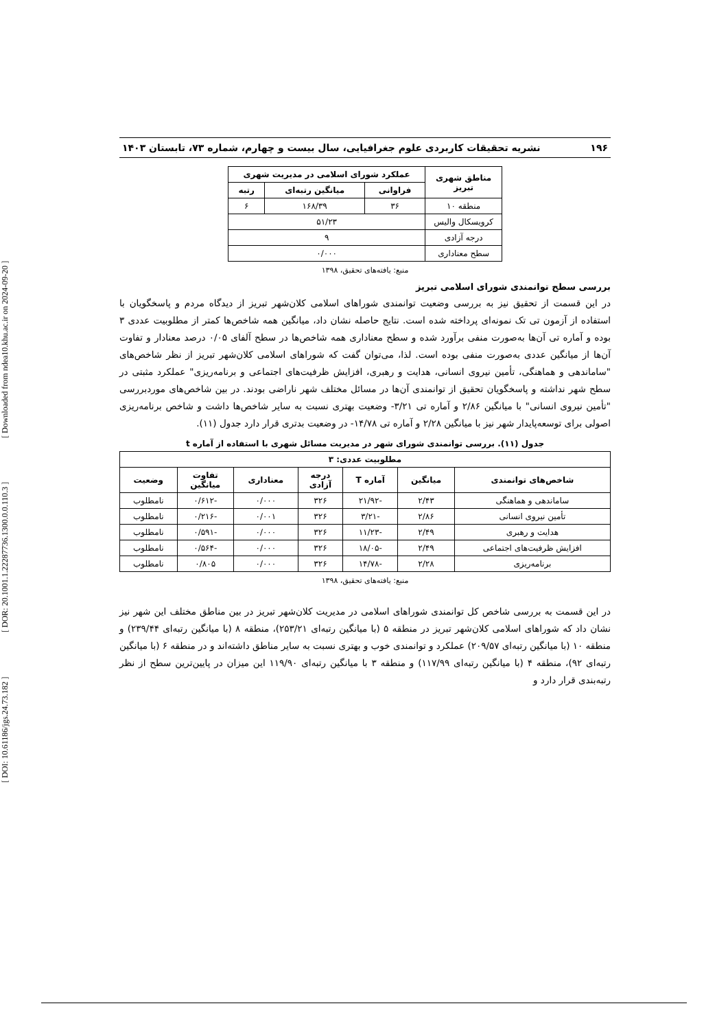[ DOI: 10.61186/jgs.24.73.182 ] [ DOR: 20.1001.1.22287736.1300.0.0.110.3 ] [ Downloaded from ndea10.khu.ac.ir on 2024-09-20 ]
۱۹۶ نشریه تحقیقات کاربردی علوم جغرافیایی، سال بیست و چهارم، شماره ۷۳، تابستان ۱۴۰۳
| مناطق شهری تبریز | عملکرد شورای اسلامی در مدیریت شهری | | |
| --- | --- | --- | --- |
| | فراوانی | میانگین رتبه‌ای | رتبه |
| منطقه ۱۰ | ۳۶ | ۱۶۸/۳۹ | ۶ |
| کرویسکال والیس | ۵۱/۲۳ | | |
| درجه آزادی | ۹ | | |
| سطح معناداری | ۰/۰۰۰ | | |
منبع: یافته‌های تحقیق، ۱۳۹۸
بررسی سطح توانمندی شورای اسلامی تبریز
در این قسمت از تحقیق نیز به بررسی وضعیت توانمندی شوراهای اسلامی کلان‌شهر تبریز از دیدگاه مردم و پاسخگویان با استفاده از آزمون تی تک نمونه‌ای پرداخته شده است. نتایج حاصله نشان داد، میانگین همه شاخص‌ها کمتر از مطلوبیت عددی ۳ بوده و آماره تی آن‌ها به‌صورت منفی برآورد شده و سطح معناداری همه شاخص‌ها در سطح آلفای ۰/۰۵ درصد معنادار و تفاوت آن‌ها از میانگین عددی به‌صورت منفی بوده است. لذا، می‌توان گفت که شوراهای اسلامی کلان‌شهر تبریز از نظر شاخص‌های "ساماندهی و هماهنگی، تأمین نیروی انسانی، هدایت و رهبری، افزایش ظرفیت‌های اجتماعی و برنامه‌ریزی" عملکرد مثبتی در سطح شهر نداشته و پاسخگویان تحقیق از توانمندی آن‌ها در مسائل مختلف شهر ناراضی بودند. در بین شاخص‌های موردبررسی "تأمین نیروی انسانی" با میانگین ۲/۸۶ و آماره تی ۳/۲۱- وضعیت بهتری نسبت به سایر شاخص‌ها داشت و شاخص برنامه‌ریزی اصولی برای توسعه‌پایدار شهر نیز با میانگین ۲/۲۸ و آماره تی ۱۴/۷۸- در وضعیت بدتری قرار دارد جدول (۱۱).
جدول (۱۱). بررسی توانمندی شورای شهر در مدیریت مسائل شهری با استفاده از آماره t
| مطلوبیت عددی: ۳ | | | | | | |
| --- | --- | --- | --- | --- | --- | --- |
| شاخص‌های توانمندی | میانگین | آماره T | درجه آزادی | معناداری | تفاوت میانگین | وضعیت |
| ساماندهی و هماهنگی | ۲/۴۳ | -۲۱/۹۲ | ۳۲۶ | ۰/۰۰۰ | -۰/۶۱۲ | نامطلوب |
| تأمین نیروی انسانی | ۲/۸۶ | -۳/۲۱ | ۳۲۶ | ۰/۰۰۱ | -۰/۲۱۶ | نامطلوب |
| هدایت و رهبری | ۲/۴۹ | -۱۱/۲۳ | ۳۲۶ | ۰/۰۰۰ | -۰/۵۹۱ | نامطلوب |
| افزایش ظرفیت‌های اجتماعی | ۲/۴۹ | -۱۸/۰۵ | ۳۲۶ | ۰/۰۰۰ | -۰/۵۶۴ | نامطلوب |
| برنامه‌ریزی | ۲/۲۸ | -۱۴/۷۸ | ۳۲۶ | ۰/۰۰۰ | ۰/۸۰۵ | نامطلوب |
منبع: یافته‌های تحقیق، ۱۳۹۸
در این قسمت به بررسی شاخص کل توانمندی شوراهای اسلامی در مدیریت کلان‌شهر تبریز در بین مناطق مختلف این شهر نیز نشان داد که شوراهای اسلامی کلان‌شهر تبریز در منطقه ۵ (با میانگین رتبه‌ای ۲۵۳/۲۱)، منطقه ۸ (با میانگین رتبه‌ای ۲۳۹/۴۴) و منطقه ۱۰ (با میانگین رتبه‌ای ۲۰۹/۵۷) عملکرد و توانمندی خوب و بهتری نسبت به سایر مناطق داشته‌اند و در منطقه ۶ (با میانگین رتبه‌ای ۹۲)، منطقه ۴ (با میانگین رتبه‌ای ۱۱۷/۹۹) و منطقه ۳ با میانگین رتبه‌ای ۱۱۹/۹۰ این میزان در پایین‌ترین سطح از نظر رتبه‌بندی قرار دارد و